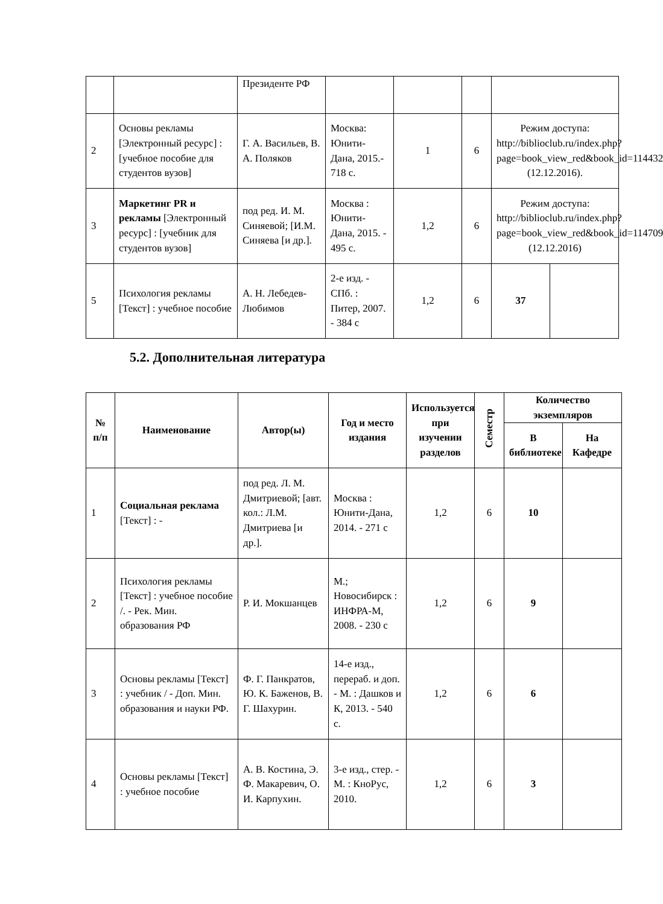| | | Президенте РФ | | | | | |
| 2 | Основы рекламы [Электронный ресурс] : [учебное пособие для студентов вузов] | Г. А. Васильев, В. А. Поляков | Москва: Юнити-Дана, 2015.- 718 с. | 1 | 6 | Режим доступа: http://biblioclub.ru/index.php?page=book_view_red&book_id=114432 (12.12.2016). | |
| 3 | Маркетинг PR и рекламы [Электронный ресурс] : [учебник для студентов вузов] | под ред. И. М. Синяевой; [И.М. Синяева [и др.]. | Москва : Юнити-Дана, 2015. - 495 с. | 1,2 | 6 | Режим доступа: http://biblioclub.ru/index.php?page=book_view_red&book_id=114709 (12.12.2016) | |
| 5 | Психология рекламы [Текст] : учебное пособие | А. Н. Лебедев-Любимов | 2-е изд. - СПб. : Питер, 2007. - 384 с | 1,2 | 6 | 37 | |
5.2. Дополнительная литература
| № п/п | Наименование | Автор(ы) | Год и место издания | Используется при изучении разделов | Семестр | Количество экземпляров | |
| --- | --- | --- | --- | --- | --- | --- | --- |
| | | | | | | В библиотеке | На Кафедре |
| 1 | Социальная реклама [Текст] : - | под ред. Л. М. Дмитриевой; [авт. кол.: Л.М. Дмитриева [и др.]. | Москва : Юнити-Дана, 2014. - 271 с | 1,2 | 6 | 10 | |
| 2 | Психология рекламы [Текст] : учебное пособие /. - Рек. Мин. образования РФ | Р. И. Мокшанцев | М.; Новосибирск : ИНФРА-М, 2008. - 230 с | 1,2 | 6 | 9 | |
| 3 | Основы рекламы [Текст] : учебник / - Доп. Мин. образования и науки РФ. | Ф. Г. Панкратов, Ю. К. Баженов, В. Г. Шахурин. | 14-е изд., перераб. и доп. - М. : Дашков и К, 2013. - 540 с. | 1,2 | 6 | 6 | |
| 4 | Основы рекламы [Текст] : учебное пособие | А. В. Костина, Э. Ф. Макаревич, О. И. Карпухин. | 3-е изд., стер. - М. : КноРус, 2010. | 1,2 | 6 | 3 | |